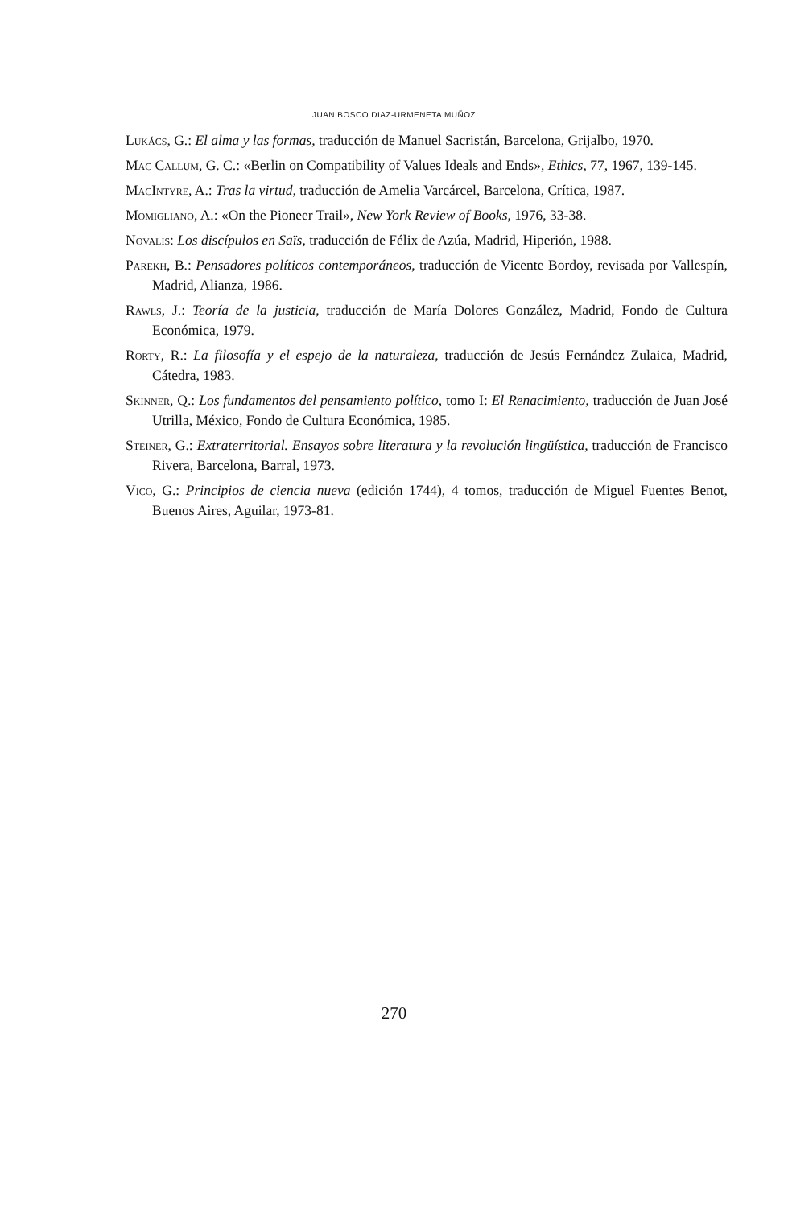JUAN BOSCO DIAZ-URMENETA MUÑOZ
Lukács, G.: El alma y las formas, traducción de Manuel Sacristán, Barcelona, Grijalbo, 1970.
Mac Callum, G. C.: «Berlin on Compatibility of Values Ideals and Ends», Ethics, 77, 1967, 139-145.
MacIntyre, A.: Tras la virtud, traducción de Amelia Varcárcel, Barcelona, Crítica, 1987.
Momigliano, A.: «On the Pioneer Trail», New York Review of Books, 1976, 33-38.
Novalis: Los discípulos en Saïs, traducción de Félix de Azúa, Madrid, Hiperión, 1988.
Parekh, B.: Pensadores políticos contemporáneos, traducción de Vicente Bordoy, revisada por Vallespín, Madrid, Alianza, 1986.
Rawls, J.: Teoría de la justicia, traducción de María Dolores González, Madrid, Fondo de Cultura Económica, 1979.
Rorty, R.: La filosofía y el espejo de la naturaleza, traducción de Jesús Fernández Zulaica, Madrid, Cátedra, 1983.
Skinner, Q.: Los fundamentos del pensamiento político, tomo I: El Renacimiento, traducción de Juan José Utrilla, México, Fondo de Cultura Económica, 1985.
Steiner, G.: Extraterritorial. Ensayos sobre literatura y la revolución lingüística, traducción de Francisco Rivera, Barcelona, Barral, 1973.
Vico, G.: Principios de ciencia nueva (edición 1744), 4 tomos, traducción de Miguel Fuentes Benot, Buenos Aires, Aguilar, 1973-81.
270